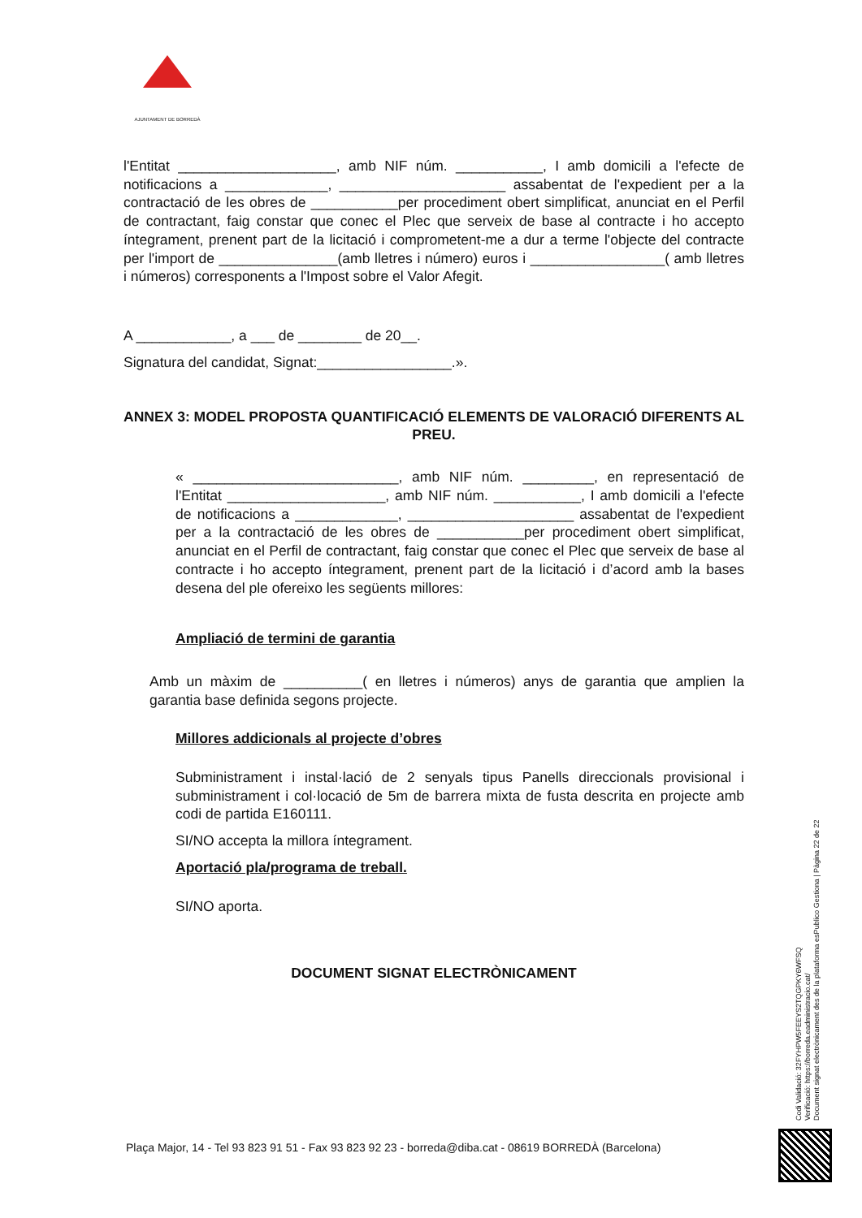AJUNTAMENT DE BORREDÀ
l'Entitat ____________________, amb NIF núm. ___________, I amb domicili a l'efecte de notificacions a _____________, _____________________ assabentat de l'expedient per a la contractació de les obres de ___________per procediment obert simplificat, anunciat en el Perfil de contractant, faig constar que conec el Plec que serveix de base al contracte i ho accepto íntegrament, prenent part de la licitació i comprometent-me a dur a terme l'objecte del contracte per l'import de _______________(amb lletres i número) euros i _________________( amb lletres i números) corresponents a l'Impost sobre el Valor Afegit.
A ____________, a ___ de ________ de 20__.
Signatura del candidat, Signat:_________________.».
ANNEX 3: MODEL PROPOSTA QUANTIFICACIÓ ELEMENTS DE VALORACIÓ DIFERENTS AL PREU.
« __________________________, amb NIF núm. _________, en representació de l'Entitat ____________________, amb NIF núm. ___________, I amb domicili a l'efecte de notificacions a _____________, _____________________ assabentat de l'expedient per a la contractació de les obres de ___________per procediment obert simplificat, anunciat en el Perfil de contractant, faig constar que conec el Plec que serveix de base al contracte i ho accepto íntegrament, prenent part de la licitació i d’acord amb la bases desena del ple ofereixo les següents millores:
Ampliació de termini de garantia
Amb un màxim de __________( en lletres i números) anys de garantia que amplien la garantia base definida segons projecte.
Millores addicionals al projecte d’obres
Subministrament i instal·lació de 2 senyals tipus Panells direccionals provisional i subministrament i col·locació de 5m de barrera mixta de fusta descrita en projecte amb codi de partida E160111.
SI/NO accepta la millora íntegrament.
Aportació pla/programa de treball.
SI/NO aporta.
DOCUMENT SIGNAT ELECTRÒNICAMENT
Codi Validació: 32FYHPW5FEEYS2TQGPKY6WFSQ
Verificació: https://borreda.eadministracio.cat/
Document signat electrònicament des de la plataforma esPublico Gestiona | Pàgina 22 de 22
Plaça Major, 14 - Tel 93 823 91 51 - Fax 93 823 92 23 - borreda@diba.cat - 08619 BORREDÀ (Barcelona)